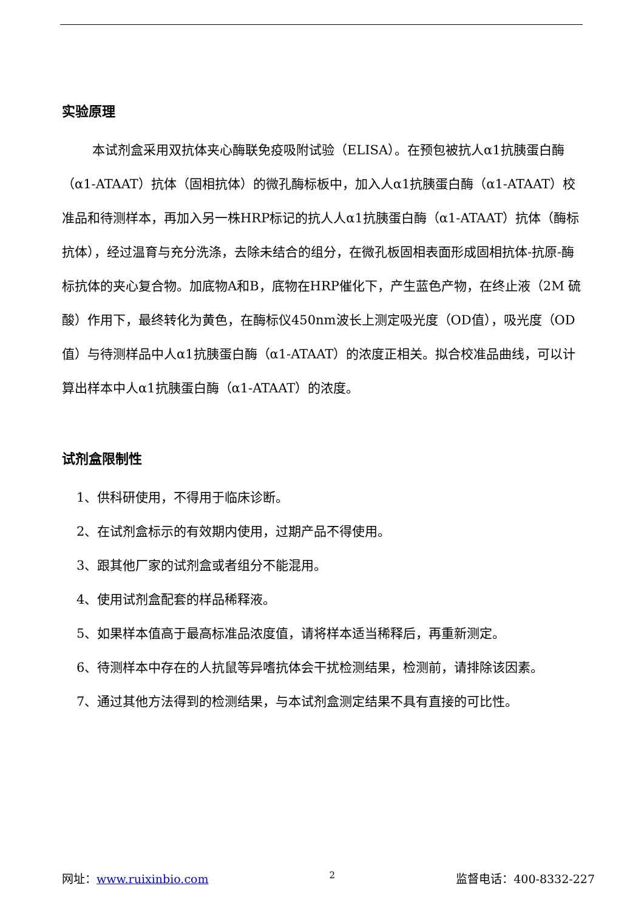实验原理
本试剂盒采用双抗体夹心酶联免疫吸附试验（ELISA）。在预包被抗人α1抗胰蛋白酶（α1-ATAAT）抗体（固相抗体）的微孔酶标板中，加入人α1抗胰蛋白酶（α1-ATAAT）校准品和待测样本，再加入另一株HRP标记的抗人人α1抗胰蛋白酶（α1-ATAAT）抗体（酶标抗体），经过温育与充分洗涤，去除未结合的组分，在微孔板固相表面形成固相抗体-抗原-酶标抗体的夹心复合物。加底物A和B，底物在HRP催化下，产生蓝色产物，在终止液（2M 硫酸）作用下，最终转化为黄色，在酶标仪450nm波长上测定吸光度（OD值），吸光度（OD值）与待测样品中人α1抗胰蛋白酶（α1-ATAAT）的浓度正相关。拟合校准品曲线，可以计算出样本中人α1抗胰蛋白酶（α1-ATAAT）的浓度。
试剂盒限制性
1、供科研使用，不得用于临床诊断。
2、在试剂盒标示的有效期内使用，过期产品不得使用。
3、跟其他厂家的试剂盒或者组分不能混用。
4、使用试剂盒配套的样品稀释液。
5、如果样本值高于最高标准品浓度值，请将样本适当稀释后，再重新测定。
6、待测样本中存在的人抗鼠等异嗜抗体会干扰检测结果，检测前，请排除该因素。
7、通过其他方法得到的检测结果，与本试剂盒测定结果不具有直接的可比性。
网址：www.ruixinbio.com 2 监督电话：400-8332-227